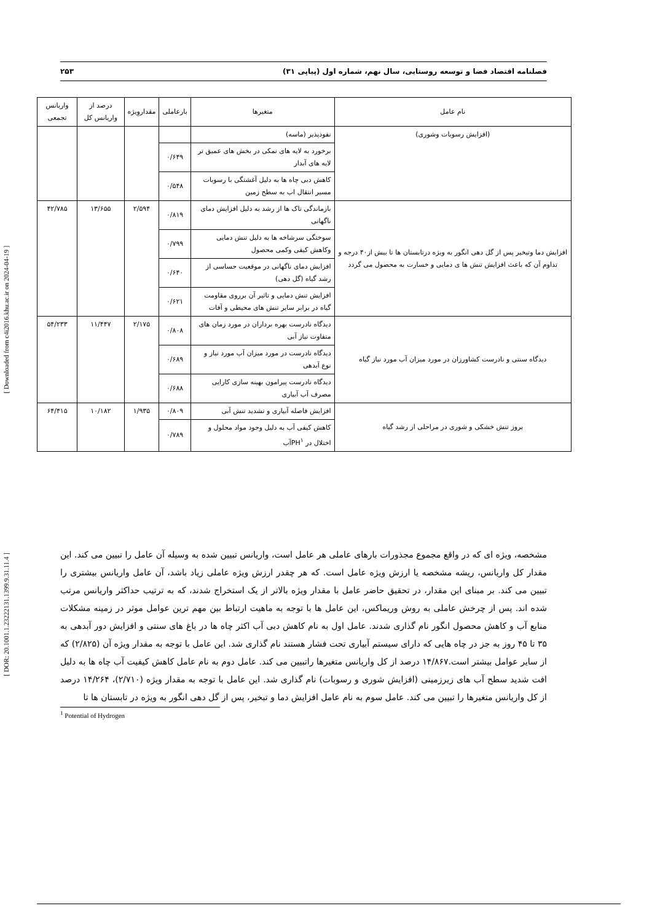فصلنامه اقتصاد فضا و توسعه روستایی، سال نهم، شماره اول (پیاپی ۳۱) ۲۵۳
| نام عامل | متغیرها | بارعاملی | مقداروِیژه | درصد از واریانس کل | واریانس تجمعی |
| --- | --- | --- | --- | --- | --- |
| (افزایش رسوبات وشوری) | نفوذپذیر (ماسه) | | | | |
| | برخورد به لایه های نمکی در بخش های عمیق تر لایه های آبدار | ۰/۶۴۹ | | | |
| | کاهش دبی چاه ها به دلیل آغشتگی با رسوبات مسیر انتقال اب به سطح زمین | ۰/۵۴۸ | | | |
| افزایش دما وتبخیر پس از گل دهی انگور به ویژه درتابستان ها تا بیش از۴۰ درجه و تداوم آن که باعث افزایش تنش ها ی دمایی و خسارت به محصول می گردد | بازماندگی تاک ها از رشد به دلیل افزایش دمای ناگهانی | ۰/۸۱۹ | ۲/۵۹۴ | ۱۳/۶۵۵ | ۴۲/۷۸۵ |
| | سوختگی سرشاخه ها به دلیل تنش دمایی وکاهش کیفی وکمی محصول | ۰/۷۹۹ | | | |
| | افزایش دمای ناگهانی در موقعیت حساسی از رشد گیاه (گل دهی) | ۰/۶۴۰ | | | |
| | افزایش تنش دمایی و تاثیر آن برروی مقاومت گیاه در برابر سایر تنش های محیطی و آفات | ۰/۶۲۱ | | | |
| دیدگاه سنتی و نادرست کشاورزان در مورد میزان آب مورد نیاز گیاه | دیدگاه نادرست بهره برداران در مورد زمان های متفاوت نیاز آبی | ۰/۸۰۸ | ۲/۱۷۵ | ۱۱/۴۴۷ | ۵۴/۲۳۳ |
| | دیدگاه نادرست در مورد میزان آب مورد نیاز و نوع آبدهی | ۰/۶۸۹ | | | |
| | دیدگاه نادرست پیرامون بهینه سازی کارایی مصرف آب آبیاری | ۰/۶۸۸ | | | |
| بروز تنش خشکی و شوری در مراحلی از رشد گیاه | افزایش فاصله آبیاری و تشدید تنش آبی | ۰/۸۰۹ | ۱/۹۳۵ | ۱۰/۱۸۲ | ۶۴/۴۱۵ |
| | کاهش کیفی آب به دلیل وجود مواد محلول و اختلال در PH<sup>۱</sup>آب | ۰/۷۸۹ | | | |
مشخصه، ویژه ای که در واقع مجموع مجذورات بارهای عاملی هر عامل است، واریانس تبیین شده به وسیله آن عامل را تبیین می کند. این مقدار کل واریانس، ریشه مشخصه یا ارزش ویژه عامل است. که هر چقدر ارزش ویژه عاملی زیاد باشد، آن عامل واریانس بیشتری را تبیین می کند. بر مبنای این مقدار، در تحقیق حاضر عامل با مقدار ویژه بالاتر از یک استخراج شدند، که به ترتیب حداکثر واریانس مرتب شده اند. پس از چرخش عاملی به روش وریماکس، این عامل ها با توجه به ماهیت ارتباط بین مهم ترین عوامل موثر در زمینه مشکلات منابع آب و کاهش محصول انگور نام گذاری شدند. عامل اول به نام کاهش دبی آب اکثر چاه ها در باغ های سنتی و افزایش دور آبدهی به ۳۵ تا ۴۵ روز به جز در چاه هایی که دارای سیستم آبیاری تحت فشار هستند نام گذاری شد. این عامل با توجه به مقدار ویژه آن (۲/۸۲۵) که از سایر عوامل بیشتر است.۱۴/۸۶۷ درصد از کل واریانس متغیرها راتبیین می کند. عامل دوم به نام عامل کاهش کیفیت آب چاه ها به دلیل افت شدید سطح آب های زیرزمینی (افزایش شوری و رسوبات) نام گذاری شد. این عامل با توجه به مقدار ویژه (۲/۷۱۰)، ۱۴/۲۶۴ درصد از کل واریانس متغیرها را تبیین می کند. عامل سوم به نام عامل افزایش دما و تبخیر، پس از گل دهی انگور به ویژه در تابستان ها تا
<sup>1</sup> Potential of Hydrogen
[ DOR: 20.1001.1.23222131.1399.9.31.11.4 ] [ Downloaded from c4i2016.khu.ac.ir on 2024-04-19 ]